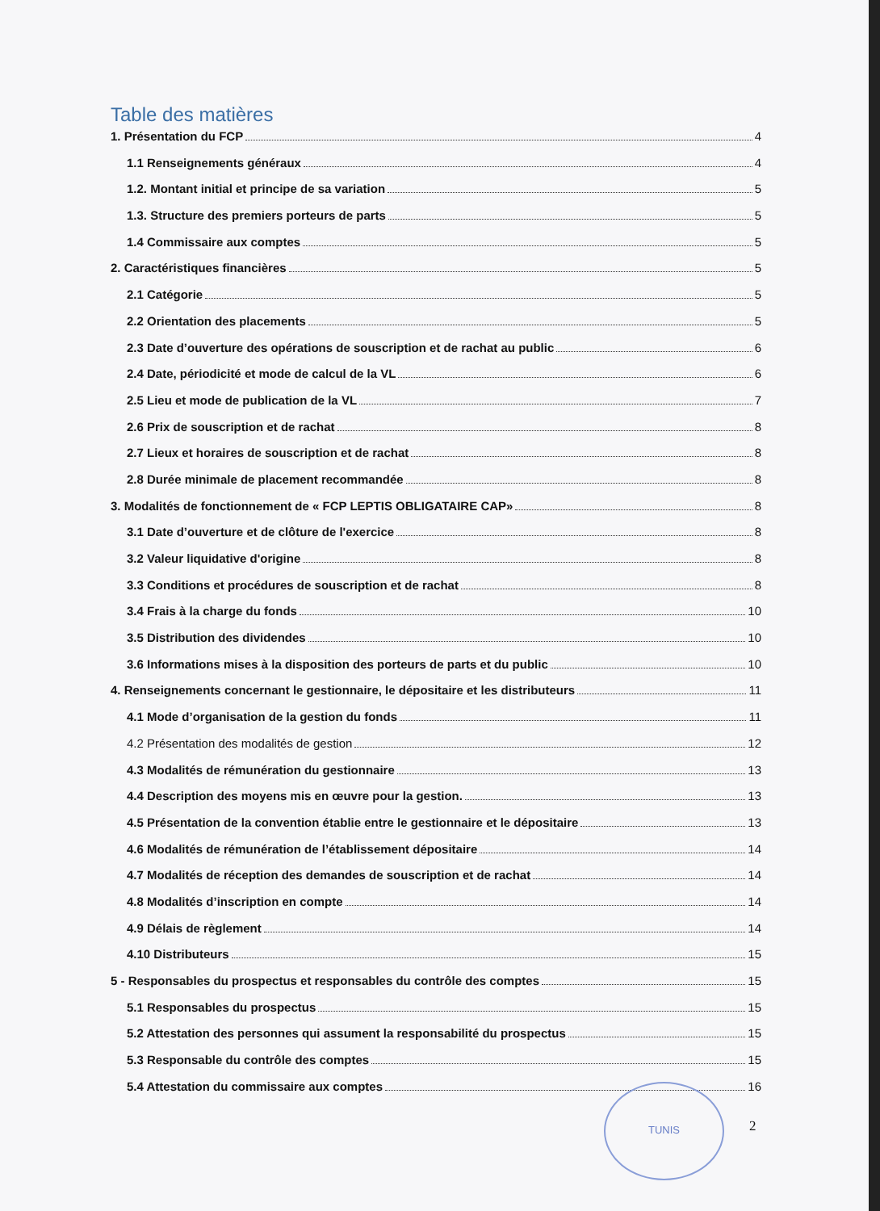Table des matières
1. Présentation du FCP 4
1.1 Renseignements généraux 4
1.2. Montant initial et principe de sa variation 5
1.3. Structure des premiers porteurs de parts 5
1.4 Commissaire aux comptes 5
2. Caractéristiques financières 5
2.1 Catégorie 5
2.2 Orientation des placements 5
2.3 Date d’ouverture des opérations de souscription et de rachat au public 6
2.4 Date, périodicité et mode de calcul de la VL 6
2.5 Lieu et mode de publication de la VL 7
2.6 Prix de souscription et de rachat 8
2.7 Lieux et horaires de souscription et de rachat 8
2.8 Durée minimale de placement recommandée 8
3. Modalités de fonctionnement de « FCP LEPTIS OBLIGATAIRE CAP» 8
3.1 Date d’ouverture et de clôture de l'exercice 8
3.2 Valeur liquidative d'origine 8
3.3 Conditions et procédures de souscription et de rachat 8
3.4 Frais à la charge du fonds 10
3.5 Distribution des dividendes 10
3.6 Informations mises à la disposition des porteurs de parts et du public 10
4. Renseignements concernant le gestionnaire, le dépositaire et les distributeurs 11
4.1 Mode d’organisation de la gestion du fonds 11
4.2 Présentation des modalités de gestion 12
4.3 Modalités de rémunération du gestionnaire 13
4.4 Description des moyens mis en œuvre pour la gestion. 13
4.5 Présentation de la convention établie entre le gestionnaire et le dépositaire 13
4.6 Modalités de rémunération de l’établissement dépositaire 14
4.7 Modalités de réception des demandes de souscription et de rachat 14
4.8 Modalités d’inscription en compte 14
4.9 Délais de règlement 14
4.10 Distributeurs 15
5 - Responsables du prospectus et responsables du contrôle des comptes 15
5.1 Responsables du prospectus 15
5.2 Attestation des personnes qui assument la responsabilité du prospectus 15
5.3 Responsable du contrôle des comptes 15
5.4 Attestation du commissaire aux comptes 16
TUNIS
2